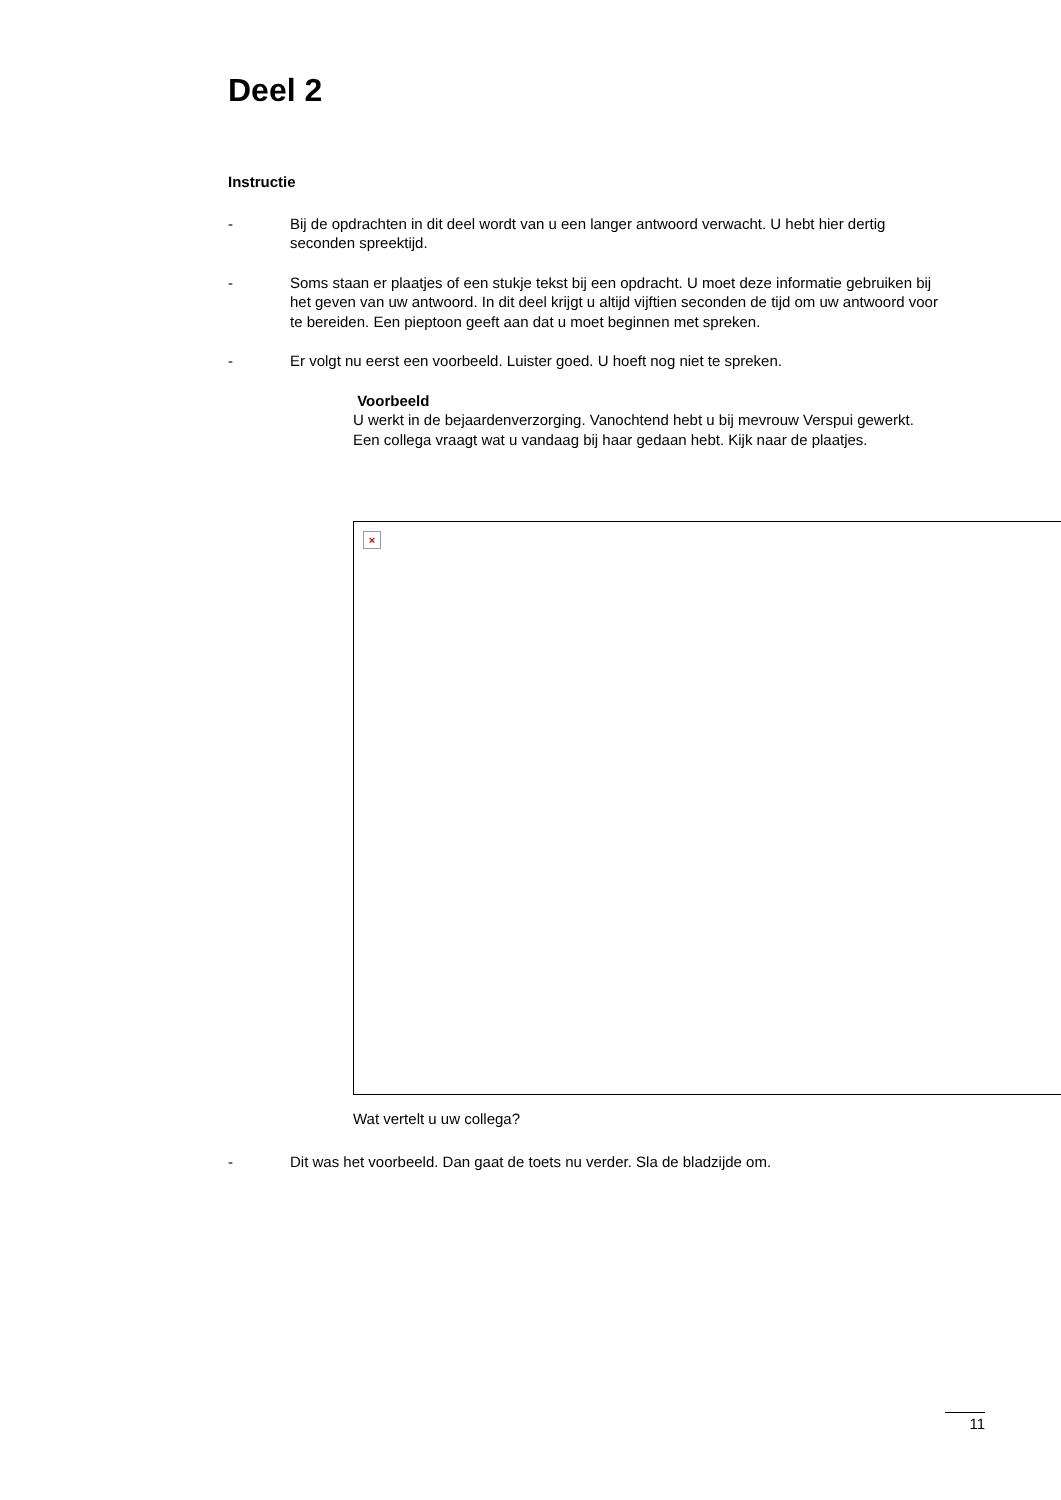Deel 2
Instructie
- Bij de opdrachten in dit deel wordt van u een langer antwoord verwacht. U hebt hier dertig seconden spreektijd.
- Soms staan er plaatjes of een stukje tekst bij een opdracht. U moet deze informatie gebruiken bij het geven van uw antwoord. In dit deel krijgt u altijd vijftien seconden de tijd om uw antwoord voor te bereiden. Een pieptoon geeft aan dat u moet beginnen met spreken.
- Er volgt nu eerst een voorbeeld. Luister goed. U hoeft nog niet te spreken.
Voorbeeld
U werkt in de bejaardenverzorging. Vanochtend hebt u bij mevrouw Verspui gewerkt. Een collega vraagt wat u vandaag bij haar gedaan hebt. Kijk naar de plaatjes.
×
Wat vertelt u uw collega?
- Dit was het voorbeeld. Dan gaat de toets nu verder. Sla de bladzijde om.
11